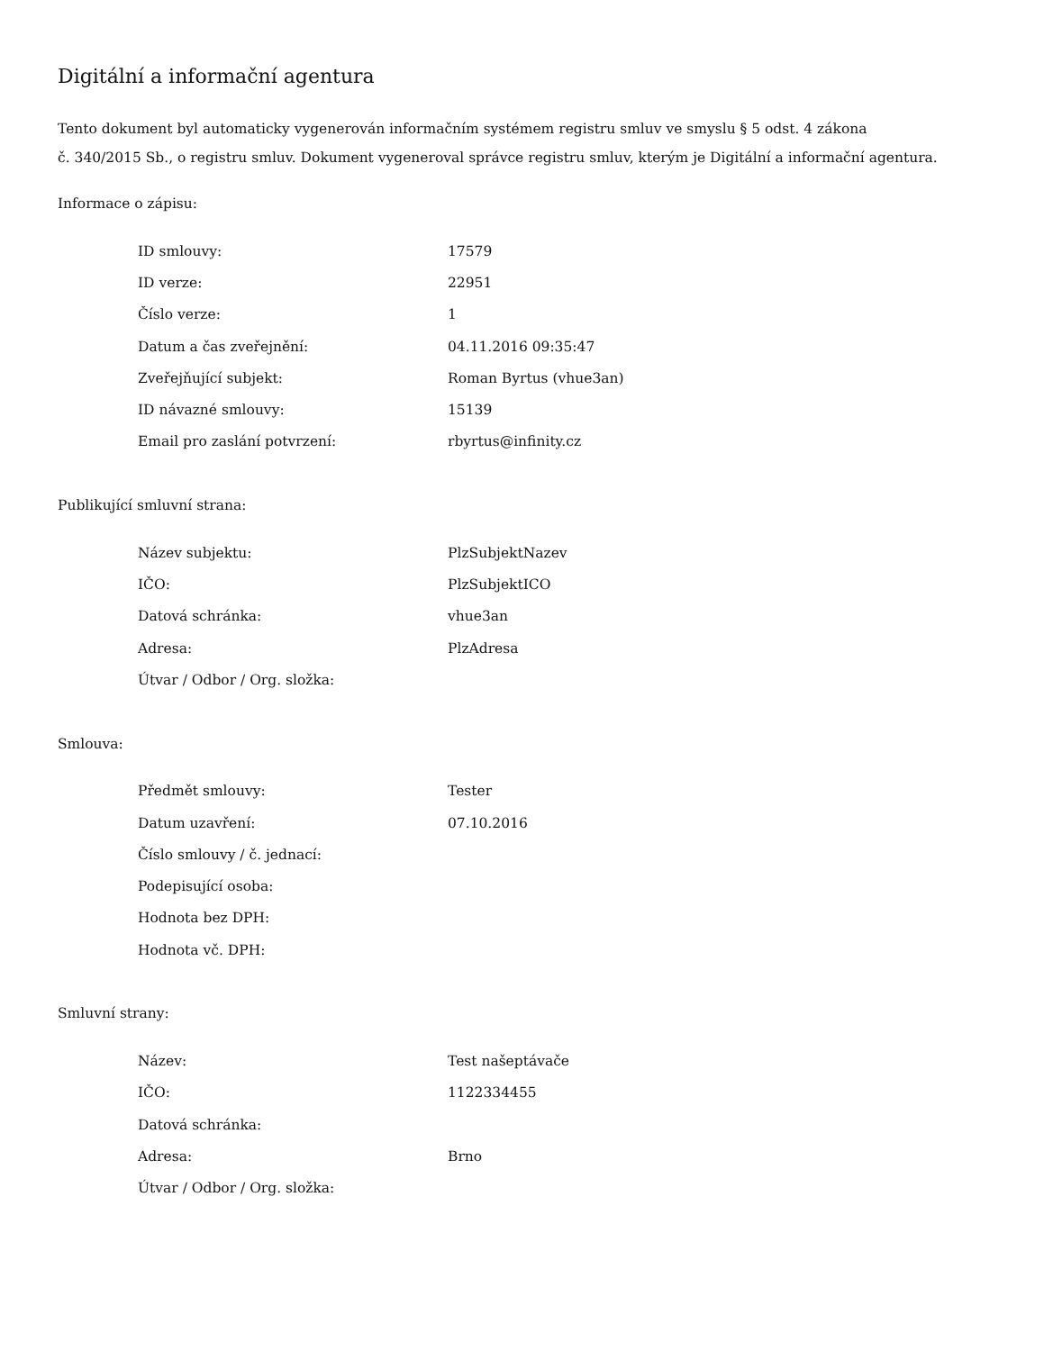Digitální a informační agentura
Tento dokument byl automaticky vygenerován informačním systémem registru smluv ve smyslu § 5 odst. 4 zákona
č. 340/2015 Sb., o registru smluv. Dokument vygeneroval správce registru smluv, kterým je Digitální a informační agentura.
Informace o zápisu:
| ID smlouvy: | 17579 |
| ID verze: | 22951 |
| Číslo verze: | 1 |
| Datum a čas zveřejnění: | 04.11.2016 09:35:47 |
| Zveřejňující subjekt: | Roman Byrtus (vhue3an) |
| ID návazné smlouvy: | 15139 |
| Email pro zaslání potvrzení: | rbyrtus@infinity.cz |
Publikující smluvní strana:
| Název subjektu: | PlzSubjektNazev |
| IČO: | PlzSubjektICO |
| Datová schránka: | vhue3an |
| Adresa: | PlzAdresa |
| Útvar / Odbor / Org. složka: | |
Smlouva:
| Předmět smlouvy: | Tester |
| Datum uzavření: | 07.10.2016 |
| Číslo smlouvy / č. jednací: | |
| Podepisující osoba: | |
| Hodnota bez DPH: | |
| Hodnota vč. DPH: | |
Smluvní strany:
| Název: | Test našeptávače |
| IČO: | 1122334455 |
| Datová schránka: | |
| Adresa: | Brno |
| Útvar / Odbor / Org. složka: | |